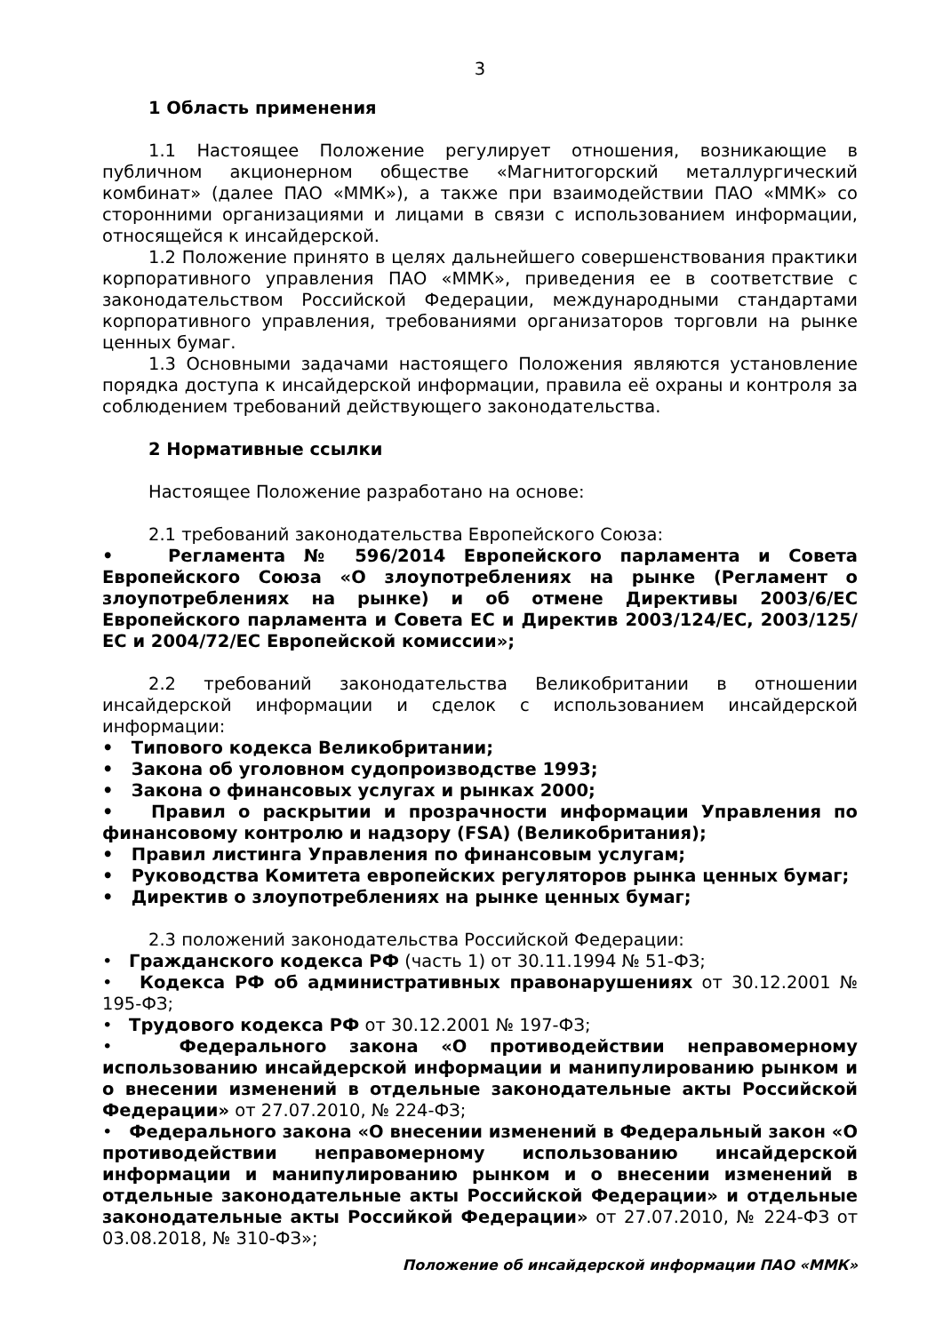3
1 Область применения
1.1 Настоящее Положение регулирует отношения, возникающие в публичном акционерном обществе «Магнитогорский металлургический комбинат» (далее ПАО «ММК»), а также при взаимодействии ПАО «ММК» со сторонними организациями и лицами в связи с использованием информации, относящейся к инсайдерской.
1.2 Положение принято в целях дальнейшего совершенствования практики корпоративного управления ПАО «ММК», приведения ее в соответствие с законодательством Российской Федерации, международными стандартами корпоративного управления, требованиями организаторов торговли на рынке ценных бумаг.
1.3 Основными задачами настоящего Положения являются установление порядка доступа к инсайдерской информации, правила её охраны и контроля за соблюдением требований действующего законодательства.
2 Нормативные ссылки
Настоящее Положение разработано на основе:
2.1 требований законодательства Европейского Союза:
• Регламента № 596/2014 Европейского парламента и Совета Европейского Союза «О злоупотреблениях на рынке (Регламент о злоупотреблениях на рынке) и об отмене Директивы 2003/6/ЕС Европейского парламента и Совета ЕС и Директив 2003/124/ЕС, 2003/125/ЕС и 2004/72/ЕС Европейской комиссии»;
2.2 требований законодательства Великобритании в отношении инсайдерской информации и сделок с использованием инсайдерской информации:
• Типового кодекса Великобритании;
• Закона об уголовном судопроизводстве 1993;
• Закона о финансовых услугах и рынках 2000;
• Правил о раскрытии и прозрачности информации Управления по финансовому контролю и надзору (FSA) (Великобритания);
• Правил листинга Управления по финансовым услугам;
• Руководства Комитета европейских регуляторов рынка ценных бумаг;
• Директив о злоупотреблениях на рынке ценных бумаг;
2.3 положений законодательства Российской Федерации:
• Гражданского кодекса РФ (часть 1) от 30.11.1994 № 51-ФЗ;
• Кодекса РФ об административных правонарушениях от 30.12.2001 № 195-ФЗ;
• Трудового кодекса РФ от 30.12.2001 № 197-ФЗ;
• Федерального закона «О противодействии неправомерному использованию инсайдерской информации и манипулированию рынком и о внесении изменений в отдельные законодательные акты Российской Федерации» от 27.07.2010, № 224-ФЗ;
• Федерального закона «О внесении изменений в Федеральный закон «О противодействии неправомерному использованию инсайдерской информации и манипулированию рынком и о внесении изменений в отдельные законодательные акты Российской Федерации» и отдельные законодательные акты Российкой Федерации» от 27.07.2010, № 224-ФЗ от 03.08.2018, № 310-ФЗ»;
Положение об инсайдерской информации ПАО «ММК»